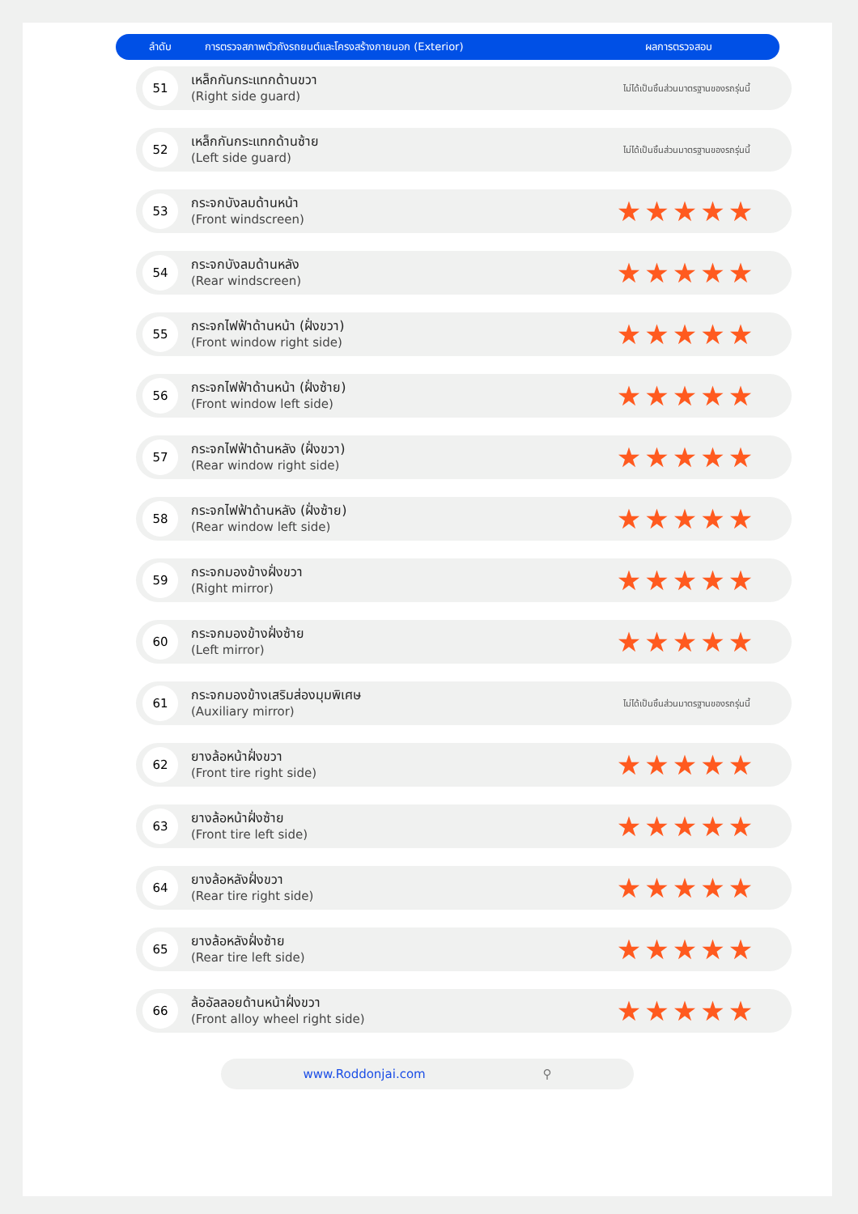ลำดับ การตรวจสภาพตัวถังรถยนต์และโครงสร้างภายนอก (Exterior) ผลการตรวจสอบ
| 51 | เหล็กกันกระแทกด้านขวา (Right side guard) | ไม่ได้เป็นชิ้นส่วนมาตรฐานของรถรุ่นนี้ |
| 52 | เหล็กกันกระแทกด้านซ้าย (Left side guard) | ไม่ได้เป็นชิ้นส่วนมาตรฐานของรถรุ่นนี้ |
| 53 | กระจกบังลมด้านหน้า (Front windscreen) | ★★★★★ |
| 54 | กระจกบังลมด้านหลัง (Rear windscreen) | ★★★★★ |
| 55 | กระจกไฟฟ้าด้านหน้า (ฝั่งขวา) (Front window right side) | ★★★★★ |
| 56 | กระจกไฟฟ้าด้านหน้า (ฝั่งซ้าย) (Front window left side) | ★★★★★ |
| 57 | กระจกไฟฟ้าด้านหลัง (ฝั่งขวา) (Rear window right side) | ★★★★★ |
| 58 | กระจกไฟฟ้าด้านหลัง (ฝั่งซ้าย) (Rear window left side) | ★★★★★ |
| 59 | กระจกมองข้างฝั่งขวา (Right mirror) | ★★★★★ |
| 60 | กระจกมองข้างฝั่งซ้าย (Left mirror) | ★★★★★ |
| 61 | กระจกมองข้างเสริมส่องมุมพิเศษ (Auxiliary mirror) | ไม่ได้เป็นชิ้นส่วนมาตรฐานของรถรุ่นนี้ |
| 62 | ยางล้อหน้าฝั่งขวา (Front tire right side) | ★★★★★ |
| 63 | ยางล้อหน้าฝั่งซ้าย (Front tire left side) | ★★★★★ |
| 64 | ยางล้อหลังฝั่งขวา (Rear tire right side) | ★★★★★ |
| 65 | ยางล้อหลังฝั่งซ้าย (Rear tire left side) | ★★★★★ |
| 66 | ล้ออัลลอยด้านหน้าฝั่งขวา (Front alloy wheel right side) | ★★★★★ |
www.Roddonjai.com ⚲